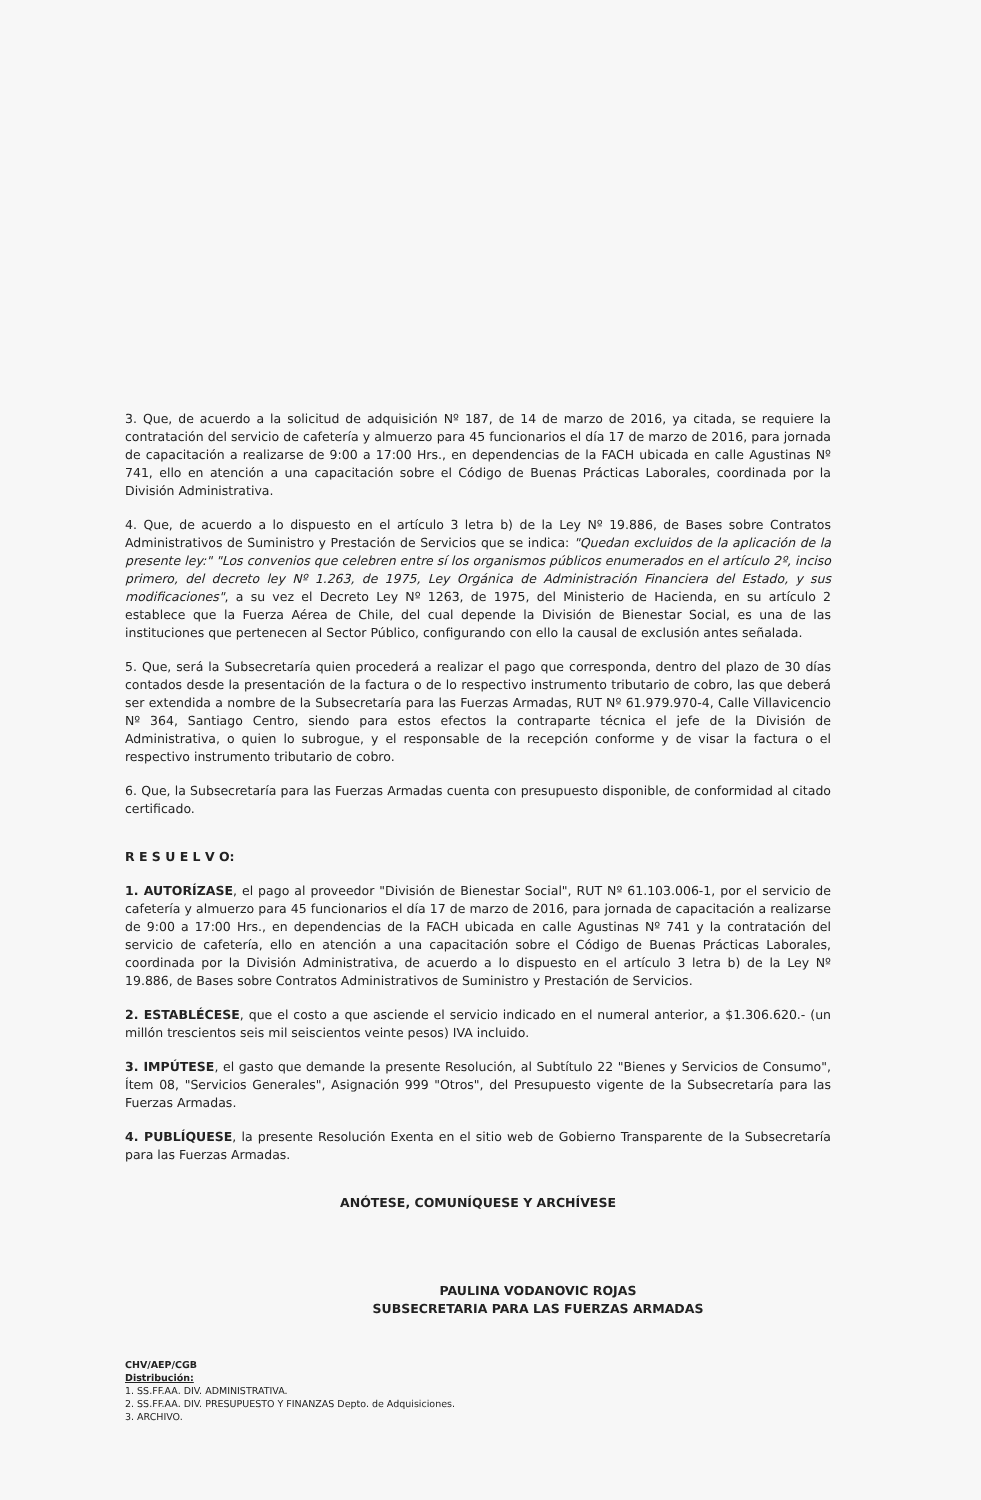3. Que, de acuerdo a la solicitud de adquisición Nº 187, de 14 de marzo de 2016, ya citada, se requiere la contratación del servicio de cafetería y almuerzo para 45 funcionarios el día 17 de marzo de 2016, para jornada de capacitación a realizarse de 9:00 a 17:00 Hrs., en dependencias de la FACH ubicada en calle Agustinas Nº 741, ello en atención a una capacitación sobre el Código de Buenas Prácticas Laborales, coordinada por la División Administrativa.
4. Que, de acuerdo a lo dispuesto en el artículo 3 letra b) de la Ley Nº 19.886, de Bases sobre Contratos Administrativos de Suministro y Prestación de Servicios que se indica: "Quedan excluidos de la aplicación de la presente ley:" "Los convenios que celebren entre sí los organismos públicos enumerados en el artículo 2º, inciso primero, del decreto ley Nº 1.263, de 1975, Ley Orgánica de Administración Financiera del Estado, y sus modificaciones", a su vez el Decreto Ley Nº 1263, de 1975, del Ministerio de Hacienda, en su artículo 2 establece que la Fuerza Aérea de Chile, del cual depende la División de Bienestar Social, es una de las instituciones que pertenecen al Sector Público, configurando con ello la causal de exclusión antes señalada.
5. Que, será la Subsecretaría quien procederá a realizar el pago que corresponda, dentro del plazo de 30 días contados desde la presentación de la factura o de lo respectivo instrumento tributario de cobro, las que deberá ser extendida a nombre de la Subsecretaría para las Fuerzas Armadas, RUT Nº 61.979.970-4, Calle Villavicencio Nº 364, Santiago Centro, siendo para estos efectos la contraparte técnica el jefe de la División de Administrativa, o quien lo subrogue, y el responsable de la recepción conforme y de visar la factura o el respectivo instrumento tributario de cobro.
6. Que, la Subsecretaría para las Fuerzas Armadas cuenta con presupuesto disponible, de conformidad al citado certificado.
R E S U E L V O:
1. AUTORÍZASE, el pago al proveedor "División de Bienestar Social", RUT Nº 61.103.006-1, por el servicio de cafetería y almuerzo para 45 funcionarios el día 17 de marzo de 2016, para jornada de capacitación a realizarse de 9:00 a 17:00 Hrs., en dependencias de la FACH ubicada en calle Agustinas Nº 741 y la contratación del servicio de cafetería, ello en atención a una capacitación sobre el Código de Buenas Prácticas Laborales, coordinada por la División Administrativa, de acuerdo a lo dispuesto en el artículo 3 letra b) de la Ley Nº 19.886, de Bases sobre Contratos Administrativos de Suministro y Prestación de Servicios.
2. ESTABLÉCESE, que el costo a que asciende el servicio indicado en el numeral anterior, a $1.306.620.- (un millón trescientos seis mil seiscientos veinte pesos) IVA incluido.
3. IMPÚTESE, el gasto que demande la presente Resolución, al Subtítulo 22 "Bienes y Servicios de Consumo", Ítem 08, "Servicios Generales", Asignación 999 "Otros", del Presupuesto vigente de la Subsecretaría para las Fuerzas Armadas.
4. PUBLÍQUESE, la presente Resolución Exenta en el sitio web de Gobierno Transparente de la Subsecretaría para las Fuerzas Armadas.
ANÓTESE, COMUNÍQUESE Y ARCHÍVESE
PAULINA VODANOVIC ROJAS
SUBSECRETARIA PARA LAS FUERZAS ARMADAS
CHV/AEP/CGB
Distribución:
1. SS.FF.AA. DIV. ADMINISTRATIVA.
2. SS.FF.AA. DIV. PRESUPUESTO Y FINANZAS Depto. de Adquisiciones.
3. ARCHIVO.